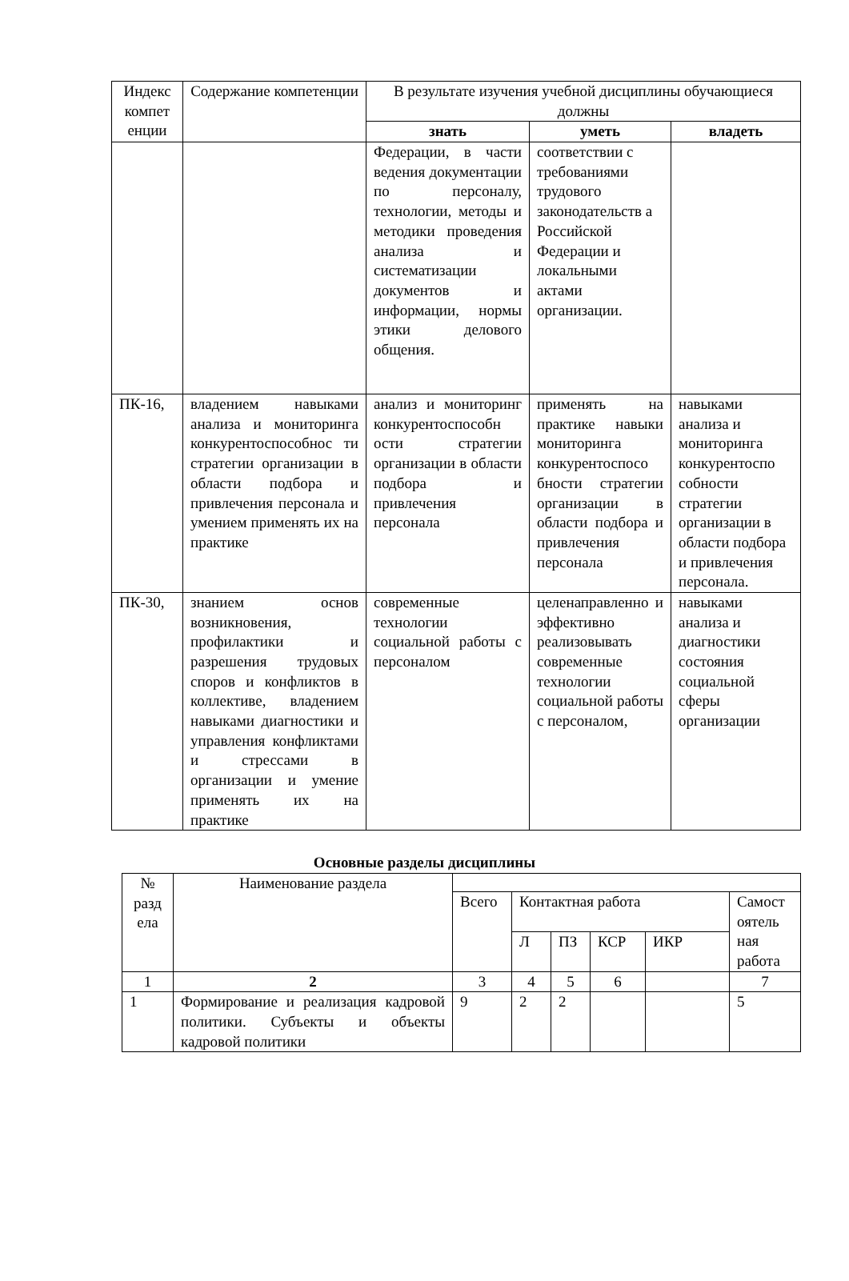| Индекс компет енции | Содержание компетенции | В результате изучения учебной дисциплины обучающиеся должны | | |
| --- | --- | --- | --- | --- |
| | | знать | уметь | владеть |
| | | Федерации, в части ведения документации по персоналу, технологии, методы и методики проведения анализа и систематизации документов и информации, нормы этики делового общения. | соответствии с требованиями трудового законодательств а Российской Федерации и локальными актами организации. | |
| ПК-16, | владением навыками анализа и мониторинга конкурентоспособнос ти стратегии организации в области подбора и привлечения персонала и умением применять их на практике | анализ и мониторинг конкурентоспособн ости стратегии организации в области подбора и привлечения персонала | применять на практике навыки мониторинга конкурентоспосо бности стратегии организации в области подбора и привлечения персонала | навыками анализа и мониторинга конкурентоспо собности стратегии организации в области подбора и привлечения персонала. |
| ПК-30, | знанием основ возникновения, профилактики и разрешения трудовых споров и конфликтов в коллективе, владением навыками диагностики и управления конфликтами и стрессами в организации и умение применять их на практике | современные технологии социальной работы с персоналом | целенаправленно и эффективно реализовывать современные технологии социальной работы с персоналом, | навыками анализа и диагностики состояния социальной сферы организации |
Основные разделы дисциплины
| № разд ела | Наименование раздела | | | | | | |
| | | Всего | Контактная работа | | | | Самост оятель ная работа |
| | | | Л | ПЗ | КСР | ИКР | |
| 1 | 2 | 3 | 4 | 5 | 6 | | 7 |
| 1 | Формирование и реализация кадровой политики. Субъекты и объекты кадровой политики | 9 | 2 | 2 | | | 5 |